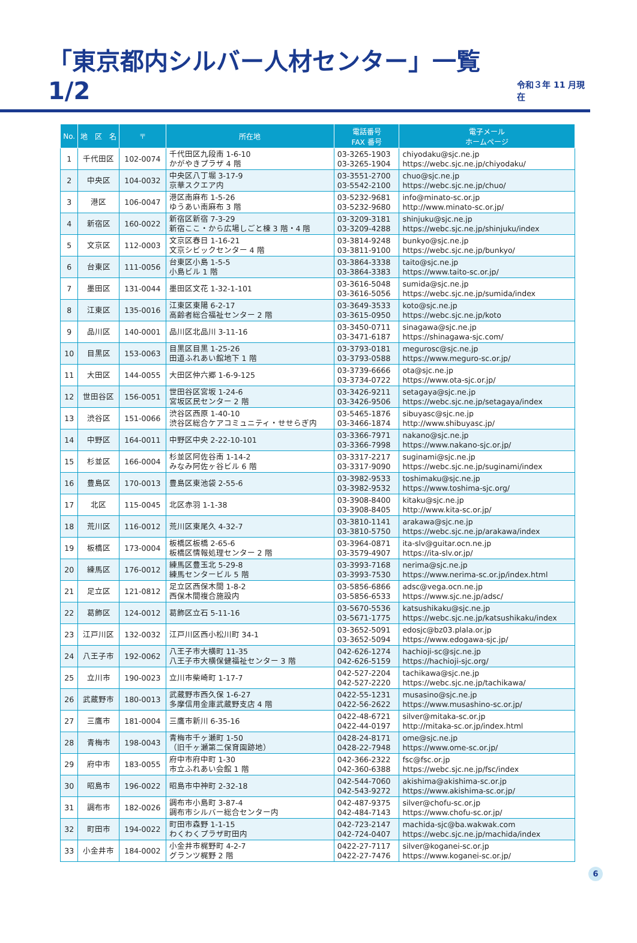「東京都内シルバー人材センター」一覧 1/2
令和３年 11 月現在
| No. | 地 区 名 | 〒 | 所在地 | 電話番号 FAX 番号 | 電子メール ホームページ |
| --- | --- | --- | --- | --- | --- |
| 1 | 千代田区 | 102-0074 | 千代田区九段南 1-6-10 かがやきプラザ 4 階 | 03-3265-1903 03-3265-1904 | chiyodaku@sjc.ne.jp https://webc.sjc.ne.jp/chiyodaku/ |
| 2 | 中央区 | 104-0032 | 中央区八丁堀 3-17-9 京華スクエア内 | 03-3551-2700 03-5542-2100 | chuo@sjc.ne.jp https://webc.sjc.ne.jp/chuo/ |
| 3 | 港区 | 106-0047 | 港区南麻布 1-5-26 ゆうあい南麻布 3 階 | 03-5232-9681 03-5232-9680 | info@minato-sc.or.jp http://www.minato-sc.or.jp/ |
| 4 | 新宿区 | 160-0022 | 新宿区新宿 7-3-29 新宿ここ・から広場しごと棟 3 階・4 階 | 03-3209-3181 03-3209-4288 | shinjuku@sjc.ne.jp https://webc.sjc.ne.jp/shinjuku/index |
| 5 | 文京区 | 112-0003 | 文京区春日 1-16-21 文京シビックセンター 4 階 | 03-3814-9248 03-3811-9100 | bunkyo@sjc.ne.jp https://webc.sjc.ne.jp/bunkyo/ |
| 6 | 台東区 | 111-0056 | 台東区小島 1-5-5 小島ビル 1 階 | 03-3864-3338 03-3864-3383 | taito@sjc.ne.jp https://www.taito-sc.or.jp/ |
| 7 | 墨田区 | 131-0044 | 墨田区文花 1-32-1-101 | 03-3616-5048 03-3616-5056 | sumida@sjc.ne.jp https://webc.sjc.ne.jp/sumida/index |
| 8 | 江東区 | 135-0016 | 江東区東陽 6-2-17 高齢者総合福祉センター 2 階 | 03-3649-3533 03-3615-0950 | koto@sjc.ne.jp https://webc.sjc.ne.jp/koto |
| 9 | 品川区 | 140-0001 | 品川区北品川 3-11-16 | 03-3450-0711 03-3471-6187 | sinagawa@sjc.ne.jp https://shinagawa-sjc.com/ |
| 10 | 目黒区 | 153-0063 | 目黒区目黒 1-25-26 田道ふれあい館地下 1 階 | 03-3793-0181 03-3793-0588 | megurosc@sjc.ne.jp https://www.meguro-sc.or.jp/ |
| 11 | 大田区 | 144-0055 | 大田区仲六郷 1-6-9-125 | 03-3739-6666 03-3734-0722 | ota@sjc.ne.jp https://www.ota-sjc.or.jp/ |
| 12 | 世田谷区 | 156-0051 | 世田谷区宮坂 1-24-6 宮坂区民センター 2 階 | 03-3426-9211 03-3426-9506 | setagaya@sjc.ne.jp https://webc.sjc.ne.jp/setagaya/index |
| 13 | 渋谷区 | 151-0066 | 渋谷区西原 1-40-10 渋谷区総合ケアコミュニティ・せせらぎ内 | 03-5465-1876 03-3466-1874 | sibuyasc@sjc.ne.jp http://www.shibuyasc.jp/ |
| 14 | 中野区 | 164-0011 | 中野区中央 2-22-10-101 | 03-3366-7971 03-3366-7998 | nakano@sjc.ne.jp https://www.nakano-sjc.or.jp/ |
| 15 | 杉並区 | 166-0004 | 杉並区阿佐谷南 1-14-2 みなみ阿佐ヶ谷ビル 6 階 | 03-3317-2217 03-3317-9090 | suginami@sjc.ne.jp https://webc.sjc.ne.jp/suginami/index |
| 16 | 豊島区 | 170-0013 | 豊島区東池袋 2-55-6 | 03-3982-9533 03-3982-9532 | toshimaku@sjc.ne.jp https://www.toshima-sjc.org/ |
| 17 | 北区 | 115-0045 | 北区赤羽 1-1-38 | 03-3908-8400 03-3908-8405 | kitaku@sjc.ne.jp http://www.kita-sc.or.jp/ |
| 18 | 荒川区 | 116-0012 | 荒川区東尾久 4-32-7 | 03-3810-1141 03-3810-5750 | arakawa@sjc.ne.jp https://webc.sjc.ne.jp/arakawa/index |
| 19 | 板橋区 | 173-0004 | 板橋区板橋 2-65-6 板橋区情報処理センター 2 階 | 03-3964-0871 03-3579-4907 | ita-slv@guitar.ocn.ne.jp https://ita-slv.or.jp/ |
| 20 | 練馬区 | 176-0012 | 練馬区豊玉北 5-29-8 練馬センタービル 5 階 | 03-3993-7168 03-3993-7530 | nerima@sjc.ne.jp https://www.nerima-sc.or.jp/index.html |
| 21 | 足立区 | 121-0812 | 足立区西保木間 1-8-2 西保木間複合施設内 | 03-5856-6866 03-5856-6533 | adsc@vega.ocn.ne.jp https://www.sjc.ne.jp/adsc/ |
| 22 | 葛飾区 | 124-0012 | 葛飾区立石 5-11-16 | 03-5670-5536 03-5671-1775 | katsushikaku@sjc.ne.jp https://webc.sjc.ne.jp/katsushikaku/index |
| 23 | 江戸川区 | 132-0032 | 江戸川区西小松川町 34-1 | 03-3652-5091 03-3652-5094 | edosjc@bz03.plala.or.jp https://www.edogawa-sjc.jp/ |
| 24 | 八王子市 | 192-0062 | 八王子市大横町 11-35 八王子市大横保健福祉センター 3 階 | 042-626-1274 042-626-5159 | hachioji-sc@sjc.ne.jp https://hachioji-sjc.org/ |
| 25 | 立川市 | 190-0023 | 立川市柴崎町 1-17-7 | 042-527-2204 042-527-2220 | tachikawa@sjc.ne.jp https://webc.sjc.ne.jp/tachikawa/ |
| 26 | 武蔵野市 | 180-0013 | 武蔵野市西久保 1-6-27 多摩信用金庫武蔵野支店 4 階 | 0422-55-1231 0422-56-2622 | musasino@sjc.ne.jp https://www.musashino-sc.or.jp/ |
| 27 | 三鷹市 | 181-0004 | 三鷹市新川 6-35-16 | 0422-48-6721 0422-44-0197 | silver@mitaka-sc.or.jp http://mitaka-sc.or.jp/index.html |
| 28 | 青梅市 | 198-0043 | 青梅市千ヶ瀬町 1-50 （旧千ヶ瀬第二保育園跡地） | 0428-24-8171 0428-22-7948 | ome@sjc.ne.jp https://www.ome-sc.or.jp/ |
| 29 | 府中市 | 183-0055 | 府中市府中町 1-30 市立ふれあい会館 1 階 | 042-366-2322 042-360-6388 | fsc@fsc.or.jp https://webc.sjc.ne.jp/fsc/index |
| 30 | 昭島市 | 196-0022 | 昭島市中神町 2-32-18 | 042-544-7060 042-543-9272 | akishima@akishima-sc.or.jp https://www.akishima-sc.or.jp/ |
| 31 | 調布市 | 182-0026 | 調布市小島町 3-87-4 調布市シルバー総合センター内 | 042-487-9375 042-484-7143 | silver@chofu-sc.or.jp https://www.chofu-sc.or.jp/ |
| 32 | 町田市 | 194-0022 | 町田市森野 1-1-15 わくわくプラザ町田内 | 042-723-2147 042-724-0407 | machida-sjc@ba.wakwak.com https://webc.sjc.ne.jp/machida/index |
| 33 | 小金井市 | 184-0002 | 小金井市梶野町 4-2-7 グランツ梶野 2 階 | 0422-27-7117 0422-27-7476 | silver@koganei-sc.or.jp https://www.koganei-sc.or.jp/ |
6